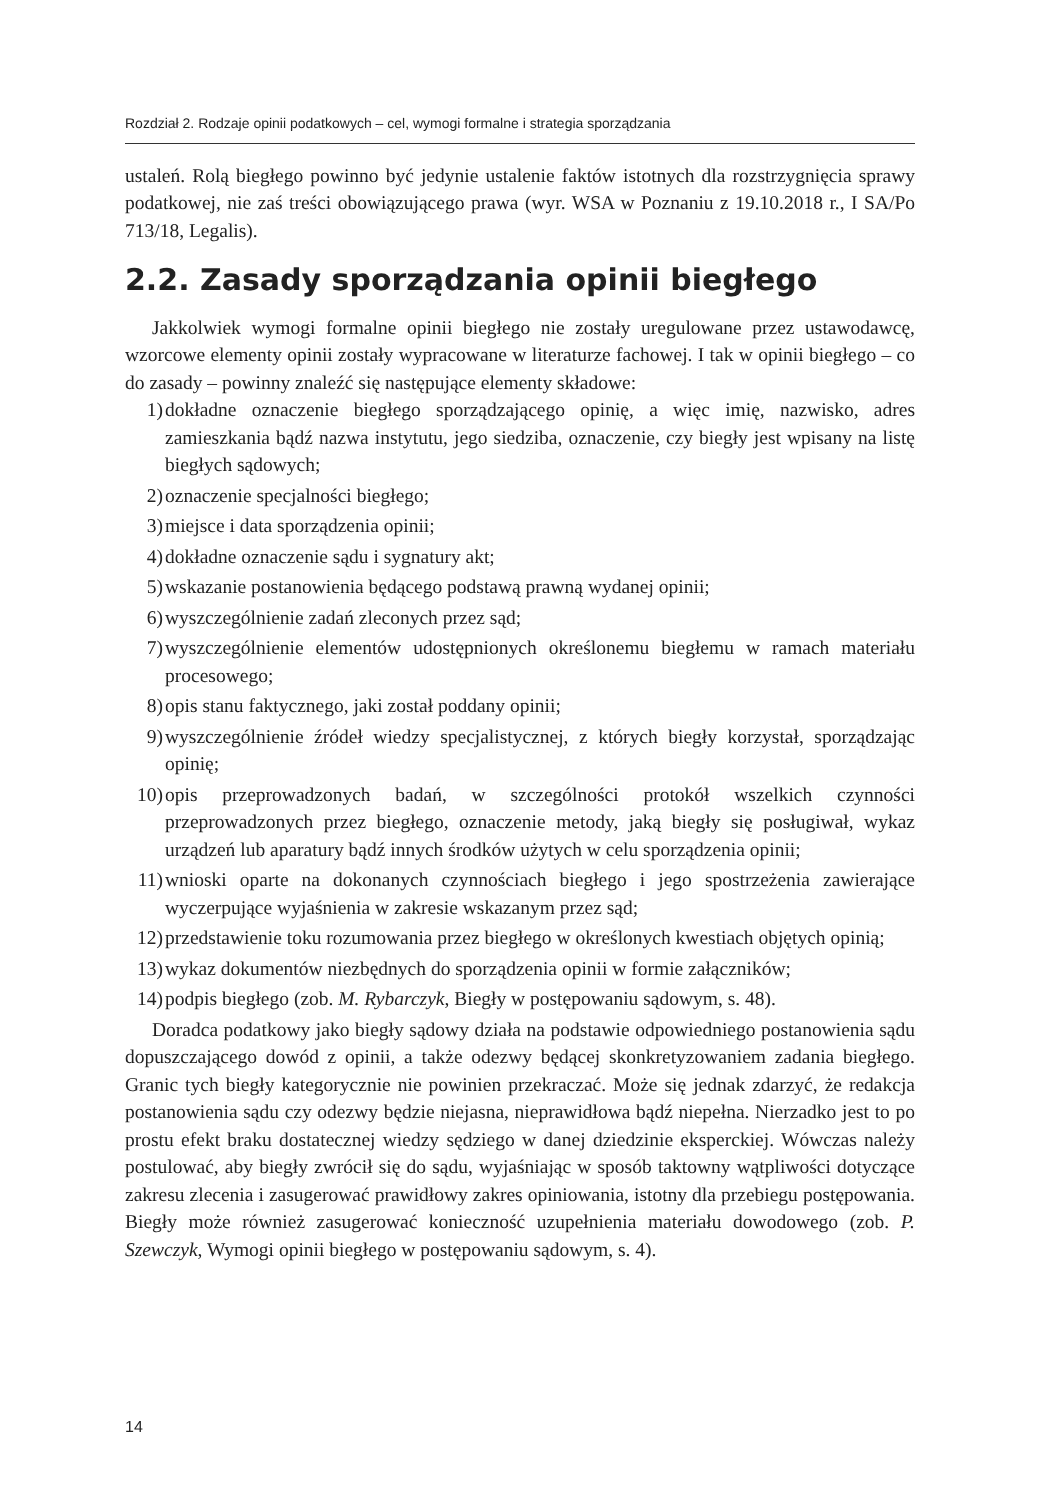Rozdział 2. Rodzaje opinii podatkowych – cel, wymogi formalne i strategia sporządzania
ustaleń. Rolą biegłego powinno być jedynie ustalenie faktów istotnych dla rozstrzygnięcia sprawy podatkowej, nie zaś treści obowiązującego prawa (wyr. WSA w Poznaniu z 19.10.2018 r., I SA/Po 713/18, Legalis).
2.2. Zasady sporządzania opinii biegłego
Jakkolwiek wymogi formalne opinii biegłego nie zostały uregulowane przez ustawodawcę, wzorcowe elementy opinii zostały wypracowane w literaturze fachowej. I tak w opinii biegłego – co do zasady – powinny znaleźć się następujące elementy składowe:
1) dokładne oznaczenie biegłego sporządzającego opinię, a więc imię, nazwisko, adres zamieszkania bądź nazwa instytutu, jego siedziba, oznaczenie, czy biegły jest wpisany na listę biegłych sądowych;
2) oznaczenie specjalności biegłego;
3) miejsce i data sporządzenia opinii;
4) dokładne oznaczenie sądu i sygnatury akt;
5) wskazanie postanowienia będącego podstawą prawną wydanej opinii;
6) wyszczególnienie zadań zleconych przez sąd;
7) wyszczególnienie elementów udostępnionych określonemu biegłemu w ramach materiału procesowego;
8) opis stanu faktycznego, jaki został poddany opinii;
9) wyszczególnienie źródeł wiedzy specjalistycznej, z których biegły korzystał, sporządzając opinię;
10) opis przeprowadzonych badań, w szczególności protokół wszelkich czynności przeprowadzonych przez biegłego, oznaczenie metody, jaką biegły się posługiwał, wykaz urządzeń lub aparatury bądź innych środków użytych w celu sporządzenia opinii;
11) wnioski oparte na dokonanych czynnościach biegłego i jego spostrzeżenia zawierające wyczerpujące wyjaśnienia w zakresie wskazanym przez sąd;
12) przedstawienie toku rozumowania przez biegłego w określonych kwestiach objętych opinią;
13) wykaz dokumentów niezbędnych do sporządzenia opinii w formie załączników;
14) podpis biegłego (zob. M. Rybarczyk, Biegły w postępowaniu sądowym, s. 48).
Doradca podatkowy jako biegły sądowy działa na podstawie odpowiedniego postanowienia sądu dopuszczającego dowód z opinii, a także odezwy będącej skonkretyzowaniem zadania biegłego. Granic tych biegły kategorycznie nie powinien przekraczać. Może się jednak zdarzyć, że redakcja postanowienia sądu czy odezwy będzie niejasna, nieprawidłowa bądź niepełna. Nierzadko jest to po prostu efekt braku dostatecznej wiedzy sędziego w danej dziedzinie eksperckiej. Wówczas należy postulować, aby biegły zwrócił się do sądu, wyjaśniając w sposób taktowny wątpliwości dotyczące zakresu zlecenia i zasugerować prawidłowy zakres opiniowania, istotny dla przebiegu postępowania. Biegły może również zasugerować konieczność uzupełnienia materiału dowodowego (zob. P. Szewczyk, Wymogi opinii biegłego w postępowaniu sądowym, s. 4).
14